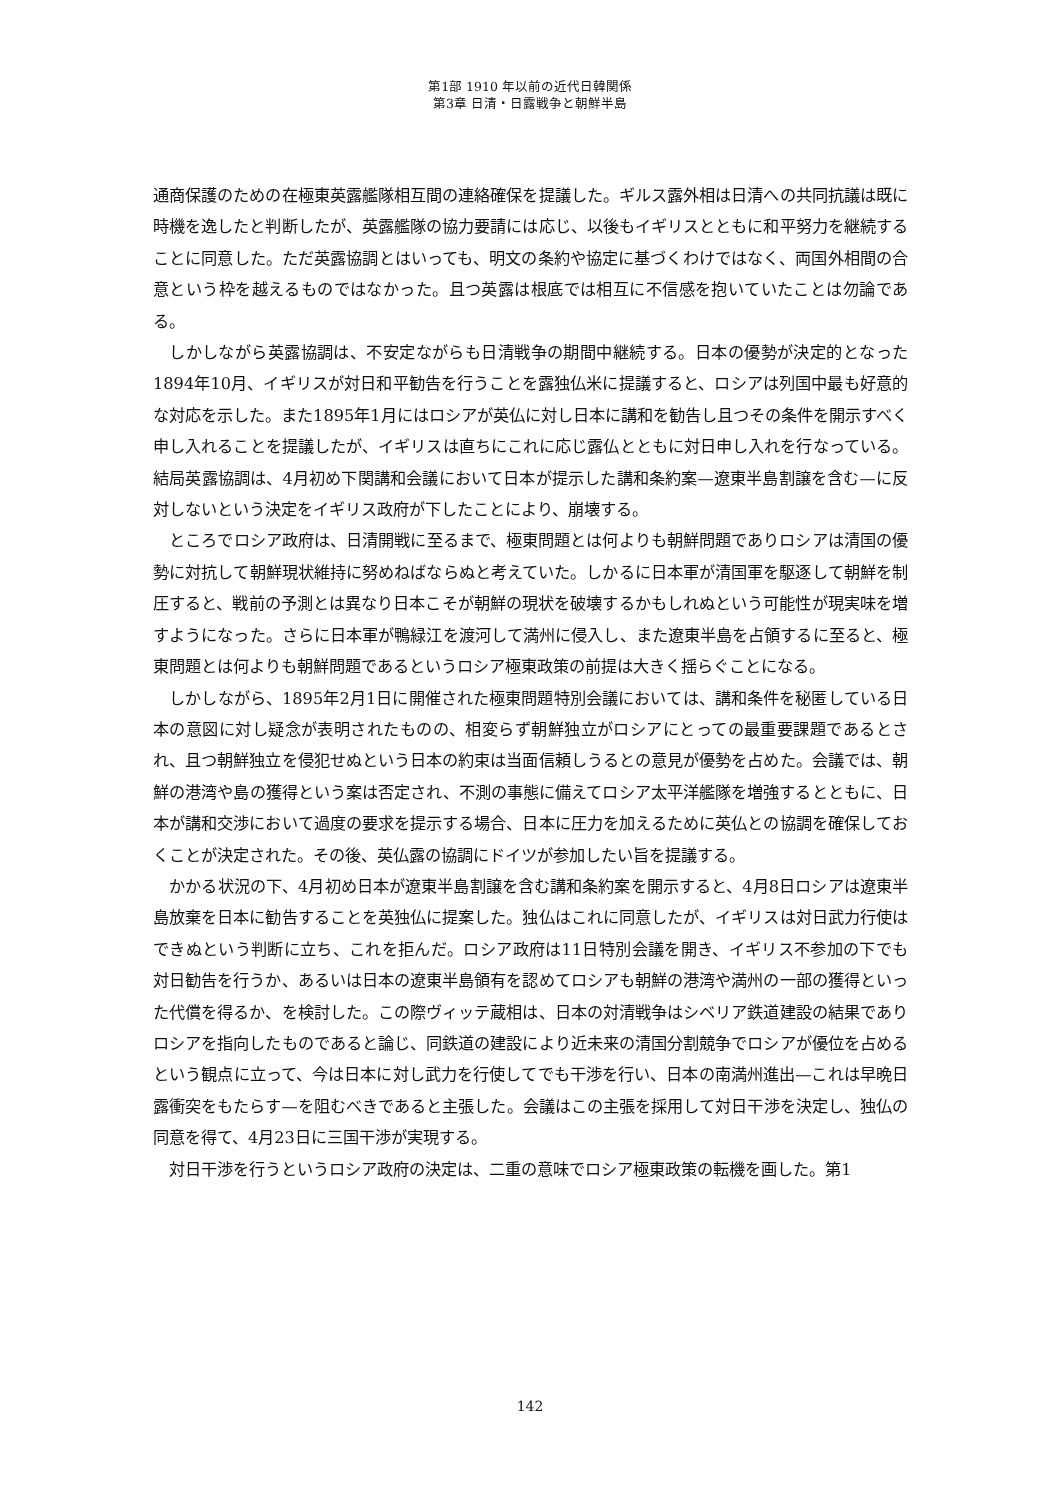第1部 1910 年以前の近代日韓関係
第3章 日清・日露戦争と朝鮮半島
通商保護のための在極東英露艦隊相互間の連絡確保を提議した。ギルス露外相は日清への共同抗議は既に時機を逸したと判断したが、英露艦隊の協力要請には応じ、以後もイギリスとともに和平努力を継続することに同意した。ただ英露協調とはいっても、明文の条約や協定に基づくわけではなく、両国外相間の合意という枠を越えるものではなかった。且つ英露は根底では相互に不信感を抱いていたことは勿論である。
しかしながら英露協調は、不安定ながらも日清戦争の期間中継続する。日本の優勢が決定的となった1894年10月、イギリスが対日和平勧告を行うことを露独仏米に提議すると、ロシアは列国中最も好意的な対応を示した。また1895年1月にはロシアが英仏に対し日本に講和を勧告し且つその条件を開示すべく申し入れることを提議したが、イギリスは直ちにこれに応じ露仏とともに対日申し入れを行なっている。結局英露協調は、4月初め下関講和会議において日本が提示した講和条約案—遼東半島割譲を含む—に反対しないという決定をイギリス政府が下したことにより、崩壊する。
ところでロシア政府は、日清開戦に至るまで、極東問題とは何よりも朝鮮問題でありロシアは清国の優勢に対抗して朝鮮現状維持に努めねばならぬと考えていた。しかるに日本軍が清国軍を駆逐して朝鮮を制圧すると、戦前の予測とは異なり日本こそが朝鮮の現状を破壊するかもしれぬという可能性が現実味を増すようになった。さらに日本軍が鴨緑江を渡河して満州に侵入し、また遼東半島を占領するに至ると、極東問題とは何よりも朝鮮問題であるというロシア極東政策の前提は大きく揺らぐことになる。
しかしながら、1895年2月1日に開催された極東問題特別会議においては、講和条件を秘匿している日本の意図に対し疑念が表明されたものの、相変らず朝鮮独立がロシアにとっての最重要課題であるとされ、且つ朝鮮独立を侵犯せぬという日本の約束は当面信頼しうるとの意見が優勢を占めた。会議では、朝鮮の港湾や島の獲得という案は否定され、不測の事態に備えてロシア太平洋艦隊を増強するとともに、日本が講和交渉において過度の要求を提示する場合、日本に圧力を加えるために英仏との協調を確保しておくことが決定された。その後、英仏露の協調にドイツが参加したい旨を提議する。
かかる状況の下、4月初め日本が遼東半島割譲を含む講和条約案を開示すると、4月8日ロシアは遼東半島放棄を日本に勧告することを英独仏に提案した。独仏はこれに同意したが、イギリスは対日武力行使はできぬという判断に立ち、これを拒んだ。ロシア政府は11日特別会議を開き、イギリス不参加の下でも対日勧告を行うか、あるいは日本の遼東半島領有を認めてロシアも朝鮮の港湾や満州の一部の獲得といった代償を得るか、を検討した。この際ヴィッテ蔵相は、日本の対清戦争はシベリア鉄道建設の結果でありロシアを指向したものであると論じ、同鉄道の建設により近未来の清国分割競争でロシアが優位を占めるという観点に立って、今は日本に対し武力を行使してでも干渉を行い、日本の南満州進出—これは早晩日露衝突をもたらす—を阻むべきであると主張した。会議はこの主張を採用して対日干渉を決定し、独仏の同意を得て、4月23日に三国干渉が実現する。
対日干渉を行うというロシア政府の決定は、二重の意味でロシア極東政策の転機を画した。第1
142